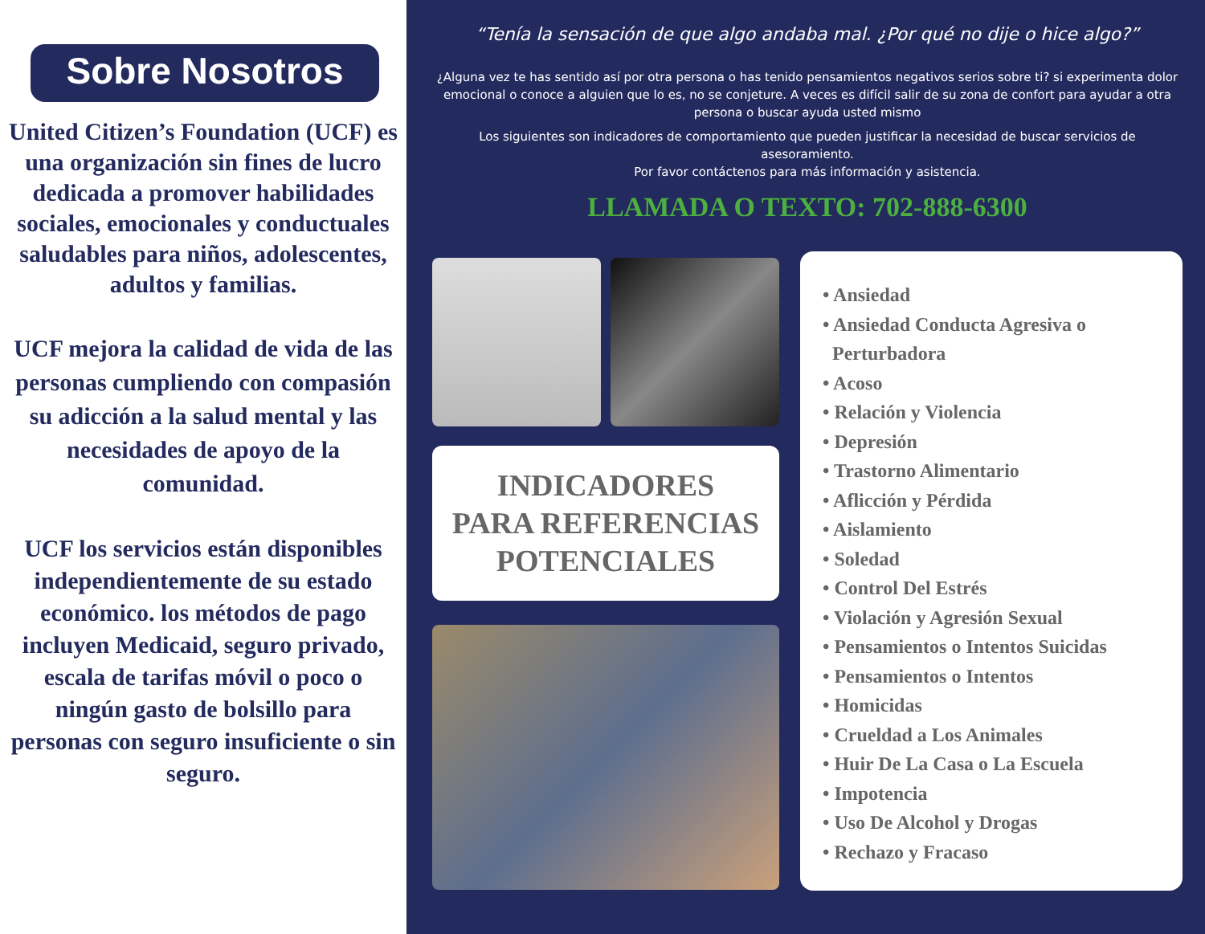Sobre Nosotros
United Citizen’s Foundation (UCF) es una organización sin fines de lucro dedicada a promover habilidades sociales, emocionales y conductuales saludables para niños, adolescentes, adultos y familias.
UCF mejora la calidad de vida de las personas cumpliendo con compasión su adicción a la salud mental y las necesidades de apoyo de la comunidad.
UCF los servicios están disponibles independientemente de su estado económico. los métodos de pago incluyen Medicaid, seguro privado, escala de tarifas móvil o poco o ningún gasto de bolsillo para personas con seguro insuficiente o sin seguro.
“Tenía la sensación de que algo andaba mal. ¿Por qué no dije o hice algo?”
¿Alguna vez te has sentido así por otra persona o has tenido pensamientos negativos serios sobre ti? si experimenta dolor emocional o conoce a alguien que lo es, no se conjeture. A veces es difícil salir de su zona de confort para ayudar a otra persona o buscar ayuda usted mismo
Los siguientes son indicadores de comportamiento que pueden justificar la necesidad de buscar servicios de asesoramiento.
Por favor contáctenos para más información y asistencia.
LLAMADA O TEXTO: 702-888-6300
INDICADORES
PARA REFERENCIAS
POTENCIALES
• Ansiedad
• Ansiedad Conducta Agresiva o
Perturbadora
• Acoso
• Relación y Violencia
• Depresión
• Trastorno Alimentario
• Aflicción y Pérdida
• Aislamiento
• Soledad
• Control Del Estrés
• Violación y Agresión Sexual
• Pensamientos o Intentos Suicidas
• Pensamientos o Intentos
• Homicidas
• Crueldad a Los Animales
• Huir De La Casa o La Escuela
• Impotencia
• Uso De Alcohol y Drogas
• Rechazo y Fracaso